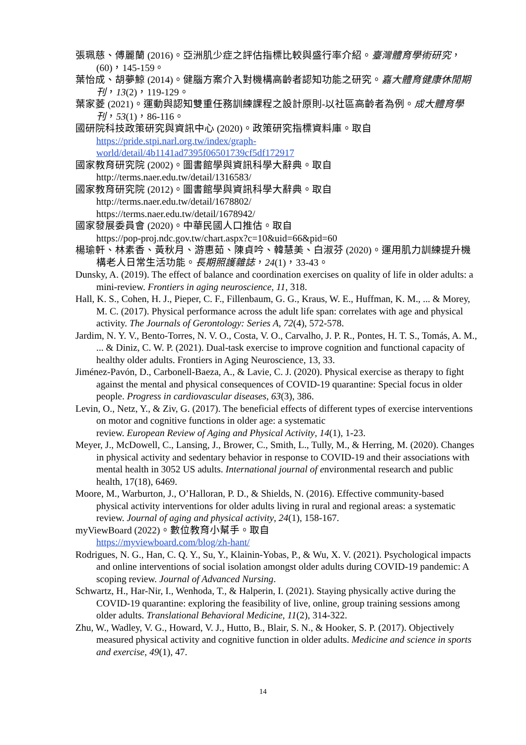張珮慈、傅麗蘭 (2016)。亞洲肌少症之評估指標比較與盛行率介紹。臺灣體育學術研究，(60)，145-159。
葉怡成、胡夢鯨 (2014)。健腦方案介入對機構高齡者認知功能之研究。嘉大體育健康休閒期刊，13(2)，119-129。
葉家菱 (2021)。運動與認知雙重任務訓練課程之設計原則-以社區高齡者為例。成大體育學刊，53(1)，86-116。
國研院科技政策研究與資訊中心 (2020)。政策研究指標資料庫。取自
https://pride.stpi.narl.org.tw/index/graph-
world/detail/4b1141ad7395f06501739cf5df172917
國家教育研究院 (2002)。圖書館學與資訊科學大辭典。取自
http://terms.naer.edu.tw/detail/1316583/
國家教育研究院 (2012)。圖書館學與資訊科學大辭典。取自
http://terms.naer.edu.tw/detail/1678802/
https://terms.naer.edu.tw/detail/1678942/
國家發展委員會 (2020)。中華民國人口推估。取自
https://pop-proj.ndc.gov.tw/chart.aspx?c=10&uid=66&pid=60
楊瑜軒、林素香、黃秋月、游惠茹、陳貞吟、韓慧美、白淑芬 (2020)。運用肌力訓練提升機構老人日常生活功能。長期照護雜誌，24(1)，33-43。
Dunsky, A. (2019). The effect of balance and coordination exercises on quality of life in older adults: a mini-review. Frontiers in aging neuroscience, 11, 318.
Hall, K. S., Cohen, H. J., Pieper, C. F., Fillenbaum, G. G., Kraus, W. E., Huffman, K. M., ... & Morey, M. C. (2017). Physical performance across the adult life span: correlates with age and physical activity. The Journals of Gerontology: Series A, 72(4), 572-578.
Jardim, N. Y. V., Bento-Torres, N. V. O., Costa, V. O., Carvalho, J. P. R., Pontes, H. T. S., Tomás, A. M., ... & Diniz, C. W. P. (2021). Dual-task exercise to improve cognition and functional capacity of healthy older adults. Frontiers in Aging Neuroscience, 13, 33.
Jiménez-Pavón, D., Carbonell-Baeza, A., & Lavie, C. J. (2020). Physical exercise as therapy to fight against the mental and physical consequences of COVID-19 quarantine: Special focus in older people. Progress in cardiovascular diseases, 63(3), 386.
Levin, O., Netz, Y., & Ziv, G. (2017). The beneficial effects of different types of exercise interventions on motor and cognitive functions in older age: a systematic
review. European Review of Aging and Physical Activity, 14(1), 1-23.
Meyer, J., McDowell, C., Lansing, J., Brower, C., Smith, L., Tully, M., & Herring, M. (2020). Changes in physical activity and sedentary behavior in response to COVID-19 and their associations with mental health in 3052 US adults. International journal of environmental research and public health, 17(18), 6469.
Moore, M., Warburton, J., O’Halloran, P. D., & Shields, N. (2016). Effective community-based physical activity interventions for older adults living in rural and regional areas: a systematic review. Journal of aging and physical activity, 24(1), 158-167.
myViewBoard (2022)。數位教育小幫手。取自
https://myviewboard.com/blog/zh-hant/
Rodrigues, N. G., Han, C. Q. Y., Su, Y., Klainin-Yobas, P., & Wu, X. V. (2021). Psychological impacts and online interventions of social isolation amongst older adults during COVID-19 pandemic: A scoping review. Journal of Advanced Nursing.
Schwartz, H., Har-Nir, I., Wenhoda, T., & Halperin, I. (2021). Staying physically active during the COVID-19 quarantine: exploring the feasibility of live, online, group training sessions among older adults. Translational Behavioral Medicine, 11(2), 314-322.
Zhu, W., Wadley, V. G., Howard, V. J., Hutto, B., Blair, S. N., & Hooker, S. P. (2017). Objectively measured physical activity and cognitive function in older adults. Medicine and science in sports and exercise, 49(1), 47.
14